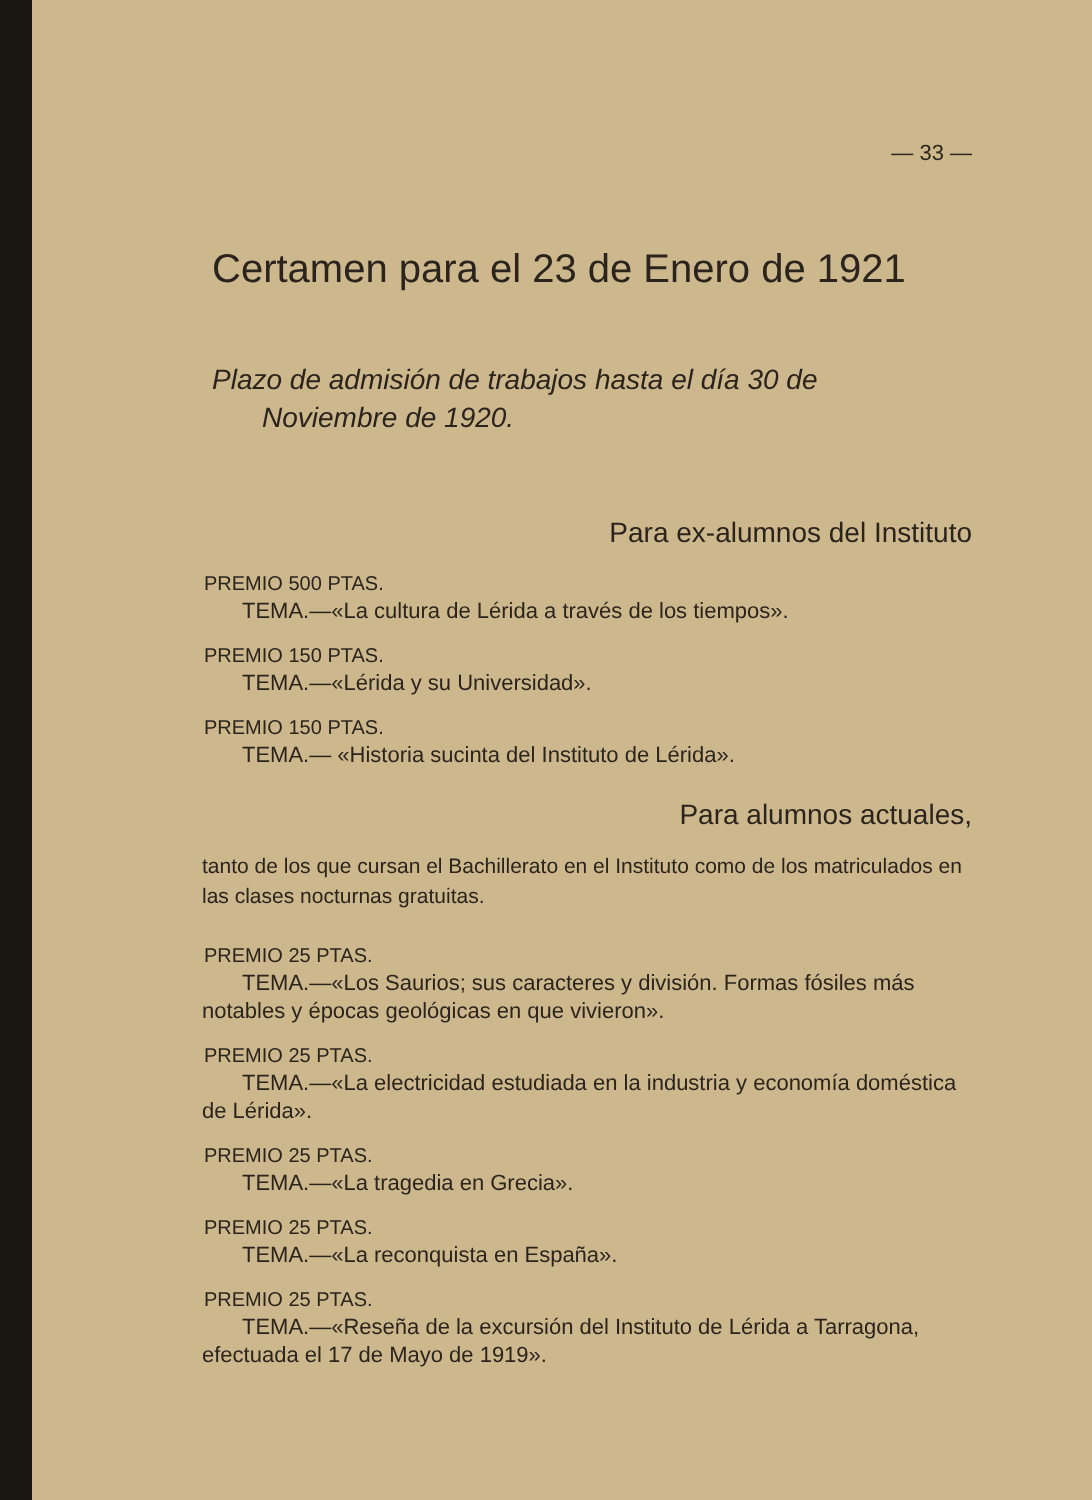— 33 —
Certamen para el 23 de Enero de 1921
Plazo de admisión de trabajos hasta el día 30 de
Noviembre de 1920.
Para ex-alumnos del Instituto
PREMIO 500 PTAS.
TEMA.—«La cultura de Lérida a través de los tiempos».
PREMIO 150 PTAS.
TEMA.—«Lérida y su Universidad».
PREMIO 150 PTAS.
TEMA.— «Historia sucinta del Instituto de Lérida».
Para alumnos actuales,
tanto de los que cursan el Bachillerato en el Instituto como de los matriculados en las clases nocturnas gratuitas.
PREMIO 25 PTAS.
TEMA.—«Los Saurios; sus caracteres y división. Formas fósiles más notables y épocas geológicas en que vivieron».
PREMIO 25 PTAS.
TEMA.—«La electricidad estudiada en la industria y economía doméstica de Lérida».
PREMIO 25 PTAS.
TEMA.—«La tragedia en Grecia».
PREMIO 25 PTAS.
TEMA.—«La reconquista en España».
PREMIO 25 PTAS.
TEMA.—«Reseña de la excursión del Instituto de Lérida a Tarragona, efectuada el 17 de Mayo de 1919».